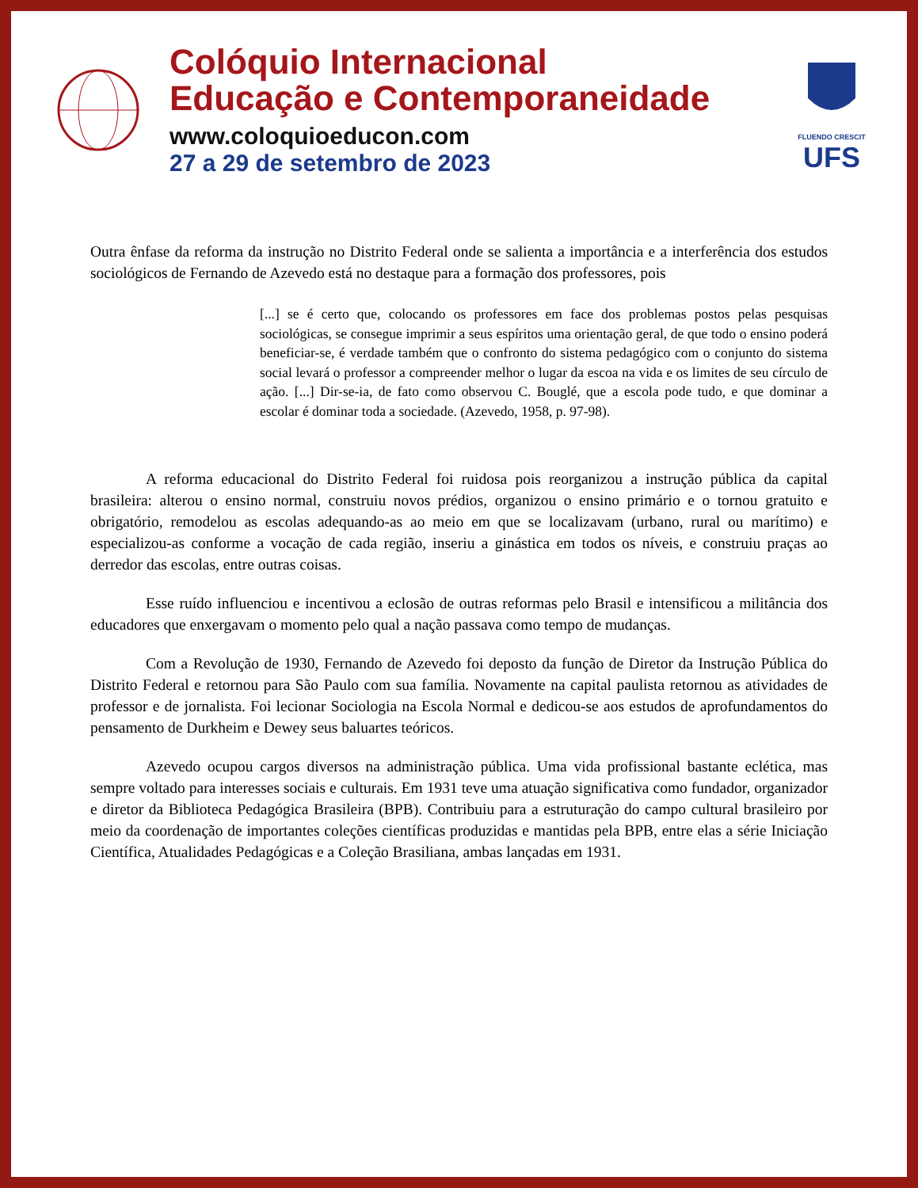Colóquio Internacional
Educação e Contemporaneidade
www.coloquioeducon.com
27 a 29 de setembro de 2023
FLUENDO CRESCIT
UFS
Outra ênfase da reforma da instrução no Distrito Federal onde se salienta a importância e a interferência dos estudos sociológicos de Fernando de Azevedo está no destaque para a formação dos professores, pois
[...] se é certo que, colocando os professores em face dos problemas postos pelas pesquisas sociológicas, se consegue imprimir a seus espíritos uma orientação geral, de que todo o ensino poderá beneficiar-se, é verdade também que o confronto do sistema pedagógico com o conjunto do sistema social levará o professor a compreender melhor o lugar da escoa na vida e os limites de seu círculo de ação. [...] Dir-se-ia, de fato como observou C. Bouglé, que a escola pode tudo, e que dominar a escolar é dominar toda a sociedade. (Azevedo, 1958, p. 97-98).
A reforma educacional do Distrito Federal foi ruidosa pois reorganizou a instrução pública da capital brasileira: alterou o ensino normal, construiu novos prédios, organizou o ensino primário e o tornou gratuito e obrigatório, remodelou as escolas adequando-as ao meio em que se localizavam (urbano, rural ou marítimo) e especializou-as conforme a vocação de cada região, inseriu a ginástica em todos os níveis, e construiu praças ao derredor das escolas, entre outras coisas.
Esse ruído influenciou e incentivou a eclosão de outras reformas pelo Brasil e intensificou a militância dos educadores que enxergavam o momento pelo qual a nação passava como tempo de mudanças.
Com a Revolução de 1930, Fernando de Azevedo foi deposto da função de Diretor da Instrução Pública do Distrito Federal e retornou para São Paulo com sua família. Novamente na capital paulista retornou as atividades de professor e de jornalista. Foi lecionar Sociologia na Escola Normal e dedicou-se aos estudos de aprofundamentos do pensamento de Durkheim e Dewey seus baluartes teóricos.
Azevedo ocupou cargos diversos na administração pública. Uma vida profissional bastante eclética, mas sempre voltado para interesses sociais e culturais. Em 1931 teve uma atuação significativa como fundador, organizador e diretor da Biblioteca Pedagógica Brasileira (BPB). Contribuiu para a estruturação do campo cultural brasileiro por meio da coordenação de importantes coleções científicas produzidas e mantidas pela BPB, entre elas a série Iniciação Científica, Atualidades Pedagógicas e a Coleção Brasiliana, ambas lançadas em 1931.